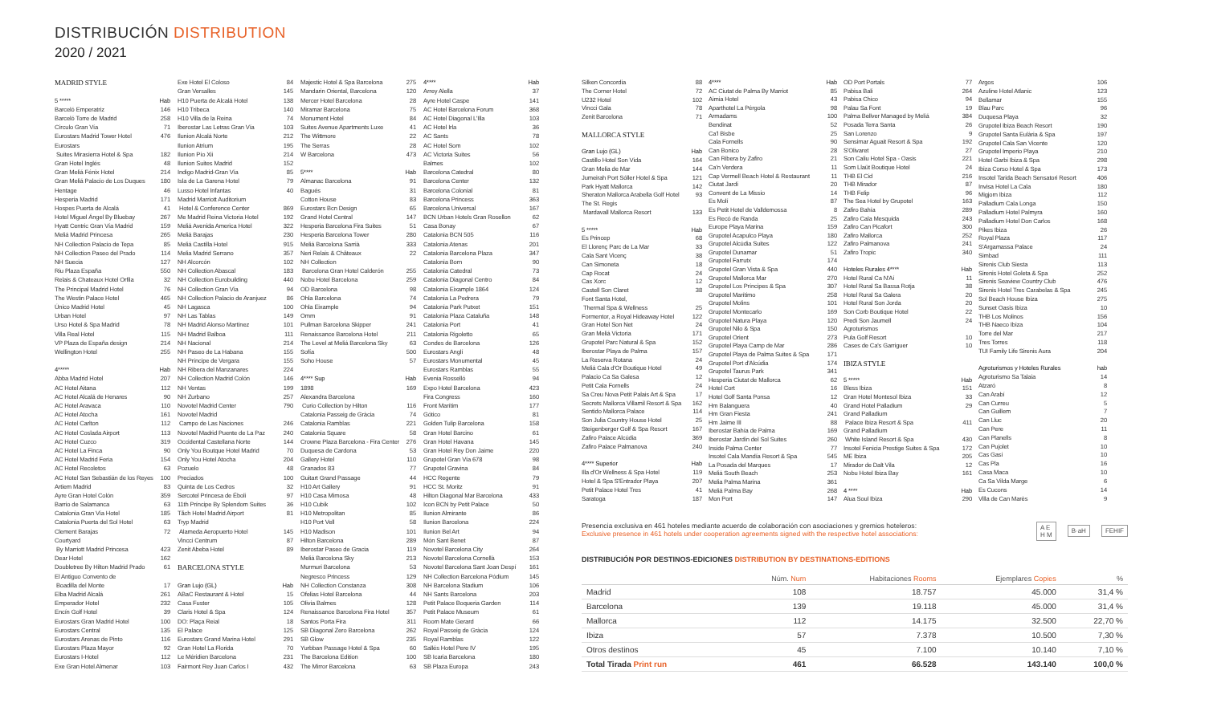DISTRIBUCIÓN DISTRIBUTION
2020 / 2021
| MADRID STYLE | |
| 5 ***** | Hab |
| Barceló Emperatriz | 146 |
| Barceló Torre de Madrid | 258 |
| Círculo Gran Vía | 71 |
| Eurostars Madrid Tower Hotel | 476 |
| Eurostars | |
| Suites Mirasierra Hotel & Spa | 182 |
| Gran Hotel Inglés | 48 |
| Gran Meliá Fénix Hotel | 214 |
| Gran Meliá Palacio de Los Duques | 180 |
| Hentage | 46 |
| Hesperia Madrid | 171 |
| Hospes Puerta de Alcalá | 41 |
| Hotel Miguel Ángel By Bluebay | 267 |
| Hyatt Centric Gran Vía Madrid | 159 |
| Meliá Madrid Princesa | 265 |
| NH Collection Palacio de Tepa | 85 |
| NH Collection Paseo del Prado | 114 |
| NH Suecia | 127 |
| Riu Plaza España | 550 |
| Relais & Chateaux Hotel Orfila | 32 |
| The Principal Madrid Hotel | 76 |
| The Westin Palace Hotel | 465 |
| Único Madrid Hotel | 45 |
| Urban Hotel | 97 |
| Urso Hotel & Spa Madrid | 78 |
| Villa Real Hotel | 115 |
| VP Plaza de España design | 214 |
| Wellington Hotel | 255 |
| 4***** | Hab |
| Abba Madrid Hotel | 207 |
| AC Hotel Aitana | 112 |
| AC Hotel Alcalá de Henares | 90 |
| AC Hotel Aravaca | 110 |
| AC Hotel Atocha | 161 |
| AC Hotel Carlton | 112 |
| AC Hotel Coslada Airport | 113 |
| AC Hotel Cuzco | 319 |
| AC Hotel La Finca | 90 |
| AC Hotel Madrid Feria | 154 |
| AC Hotel Recoletos | 63 |
| AC Hotel San Sebastián de los Reyes | 100 |
| Artiem Madrid | 83 |
| Ayre Gran Hotel Colón | 359 |
| Barrio de Salamanca | 63 |
| Catalonia Gran Vía Hotel | 185 |
| Catalonia Puerta del Sol Hotel | 63 |
| Clement Barajas | 72 |
| Courtyard | |
| By Marriott Madrid Princesa | 423 |
| Dear Hotel | 162 |
| Doubletree By Hilton Madrid Prado | 61 |
| El Antiguo Convento de | |
| Boadilla del Monte | 17 |
| Elba Madrid Alcalá | 261 |
| Emperador Hotel | 232 |
| Encín Golf Hotel | 39 |
| Eurostars Gran Madrid Hotel | 100 |
| Eurostars Central | 135 |
| Eurostars Arenas de Pinto | 116 |
| Eurostars Plaza Mayor | 92 |
| Eurostars I-Hotel | 112 |
| Exe Gran Hotel Almenar | 103 |
| Exe Hotel El Coloso | 84 |
| Gran Versalles | 145 |
| H10 Puerta de Alcalá Hotel | 138 |
| H10 Tribeca | 140 |
| H10 Villa de la Reina | 74 |
| Iberostar Las Letras Gran Vía | 103 |
| Ilunion Alcalá Norte | 212 |
| Ilunion Atrium | 195 |
| Ilunion Pío Xii | 214 |
| Ilunion Suites Madrid | 152 |
| Indigo Madrid-Gran Vía | 85 |
| Isla de La Garena Hotel | 79 |
| Lusso Hotel Infantas | 40 |
| Madrid Marriott Auditorium | |
| Hotel & Conference Center | 869 |
| Me Madrid Reina Victoria Hotel | 192 |
| Meliá Avenida America Hotel | 322 |
| Meliá Barajas | 230 |
| Meliá Castilla Hotel | 915 |
| Melia Madrid Serrano | 357 |
| NH Alcorcón | 102 |
| NH Collection Abascal | 183 |
| NH Collection Eurobuilding | 440 |
| NH Collection Gran Vía | 94 |
| NH Collection Palacio de Aranjuez | 86 |
| NH Lagasca | 100 |
| NH Las Tablas | 149 |
| NH Madrid Alonso Martínez | 101 |
| NH Madrid Balboa | 111 |
| NH Nacional | 214 |
| NH Paseo de La Habana | 155 |
| NH Príncipe de Vergara | 155 |
| NH Ribera del Manzanares | 224 |
| NH Collection Madrid Colón | 146 |
| NH Ventas | 199 |
| NH Zurbano | 257 |
| Novotel Madrid Center | 790 |
| Novotel Madrid | |
| Campo de Las Naciones | 246 |
| Novotel Madrid Puente de La Paz | 240 |
| Occidental Castellana Norte | 144 |
| Only You Boutque Hotel Madrid | 70 |
| Only You Hotel Atocha | 204 |
| Pozuelo | 48 |
| Preciados | 100 |
| Quinta de Los Cedros | 32 |
| Sercotel Princesa de Éboli | 97 |
| 11th Príncipe By Splendom Suites | 36 |
| Tåch Hotel Madrid Airport | 81 |
| Tryp Madrid | |
| Alameda Aeropuerto Hotel | 145 |
| Vincci Centrum | 87 |
| Zenit Abeba Hotel | 89 |
| BARCELONA STYLE | |
| Gran Lujo (GL) | Hab |
| ABaC Restaurant & Hotel | 15 |
| Casa Fuster | 105 |
| Claris Hotel & Spa | 124 |
| DO: Plaça Reial | 18 |
| El Palace | 125 |
| Eurostars Grand Marina Hotel | 291 |
| Gran Hotel La Florida | 70 |
| Le Méridien Barcelona | 231 |
| Fairmont Rey Juan Carlos I | 432 |
| Majestic Hotel & Spa Barcelona | 275 |
| Mandarin Oriental, Barcelona | 120 |
| Mercer Hotel Barcelona | 28 |
| Miramar Barcelona | 75 |
| Monument Hotel | 84 |
| Suites Avenue Apartments Luxe | 41 |
| The Wittmore | 22 |
| The Serras | 28 |
| W Barcelona | 473 |
| 5**** | Hab |
| Almanac Barcelona | 91 |
| Bagués | 31 |
| Cotton House | 83 |
| Eurostars Bcn Design | 65 |
| Grand Hotel Central | 147 |
| Hesperia Barcelona Fira Suites | 51 |
| Hesperia Barcelona Tower | 280 |
| Meliá Barcelona Sarrià | 333 |
| Neri Relais & Châteaux | 22 |
| NH Collection | |
| Barcelona Gran Hotel Calderón | 255 |
| Nobu Hotel Barcelona | 259 |
| OD Barcelona | 98 |
| Ohla Barcelona | 74 |
| Ohla Eixample | 94 |
| Omm | 91 |
| Pullman Barcelona Skipper | 241 |
| Renaissance Barcelona Hotel | 211 |
| The Level at Meliá Barcelona Sky | 63 |
| Sofía | 500 |
| Soho House | 57 |
| 4**** Sup | Hab |
| 1898 | 169 |
| Alexandra Barcelona | |
| Curio Collection by Hilton | 116 |
| Catalonia Passeig de Gràcia | 74 |
| Catalonia Ramblas | 221 |
| Catalonia Square | 58 |
| Crowne Plaza Barcelona - Fira Center | 276 |
| Duquesa de Cardona | 53 |
| Gallery Hotel | 110 |
| Granados 83 | 77 |
| Guitart Grand Passage | 44 |
| H10 Art Gallery | 91 |
| H10 Casa Mimosa | 48 |
| H10 Cubik | 102 |
| H10 Metropolitan | 85 |
| H10 Port Vell | 58 |
| H10 Madison | 101 |
| Hilton Barcelona | 289 |
| Iberostar Paseo de Gracia | 119 |
| Meliá Barcelona Sky | 213 |
| Murmuri Barcelona | 53 |
| Negresco Princess | 129 |
| NH Collection Constanza | 308 |
| Ofelias Hotel Barcelona | 44 |
| Olivia Balmes | 128 |
| Renaissance Barcelona Fira Hotel | 357 |
| Santos Porta Fira | 311 |
| SB Diagonal Zero Barcelona | 262 |
| SB Glow | 235 |
| Yurbban Passage Hotel & Spa | 60 |
| The Barcelona Edition | 100 |
| The Mirror Barcelona | 63 |
| 4**** | Hab |
| Arrey Alella | 37 |
| Ayre Hotel Caspe | 141 |
| AC Hotel Barcelona Forum | 368 |
| AC Hotel Diagonal L'Illa | 103 |
| AC Hotel Irla | 36 |
| AC Sants | 78 |
| AC Hotel Som | 102 |
| AC Victoria Suites | 56 |
| Balmes | 102 |
| Barcelona Catedral | 80 |
| Barcelona Center | 132 |
| Barcelona Colonial | 81 |
| Barcelona Princess | 363 |
| Barcelona Universal | 167 |
| BCN Urban Hotels Gran Rosellon | 62 |
| Casa Bonay | 67 |
| Catalonia BCN 505 | 116 |
| Catalonia Atenas | 201 |
| Catalonia Barcelona Plaza | 347 |
| Catalonia Born | 90 |
| Catalonia Catedral | 73 |
| Catalonia Diagonal Centro | 84 |
| Catalonia Eixample 1864 | 124 |
| Catalonia La Pedrera | 79 |
| Catalonia Park Putxet | 151 |
| Catalonia Plaza Cataluña | 148 |
| Catalonia Port | 41 |
| Catalonia Rigoletto | 65 |
| Condes de Barcelona | 126 |
| Eurostars Anglí | 48 |
| Eurostars Monumental | 45 |
| Eurostars Ramblas | 55 |
| Evenia Rosselló | 94 |
| Expo Hotel Barcelona | 423 |
| Fira Congress | 160 |
| Front Marítim | 177 |
| Gótico | 81 |
| Golden Tulip Barcelona | 158 |
| Gran Hotel Barcino | 61 |
| Gran Hotel Havana | 145 |
| Gran Hotel Rey Don Jaime | 220 |
| Grupotel Gran Vía 678 | 98 |
| Grupotel Gravina | 84 |
| HCC Regente | 79 |
| HCC St. Moritz | 91 |
| Hilton Diagonal Mar Barcelona | 433 |
| Icon BCN by Petit Palace | 50 |
| Ilunion Almirante | 86 |
| Ilunion Barcelona | 224 |
| Ilunion Bel Art | 94 |
| Món Sant Benet | 87 |
| Novotel Barcelona City | 264 |
| Novotel Barcelona Cornellà | 153 |
| Novotel Barcelona Sant Joan Despí | 161 |
| NH Collection Barcelona Pódium | 145 |
| NH Barcelona Stadium | 106 |
| NH Sants Barcelona | 203 |
| Petit Palace Boqueria Garden | 114 |
| Petit Palace Museum | 61 |
| Room Mate Gerard | 66 |
| Royal Passeig de Gràcia | 124 |
| Royal Ramblas | 122 |
| Sallés Hotel Pere IV | 195 |
| SB Icaria Barcelona | 180 |
| SB Plaza Europa | 243 |
| Silken Concordia | 88 |
| The Corner Hotel | 72 |
| U232 Hotel | 102 |
| Vincci Gala | 78 |
| Zenit Barcelona | 71 |
| MALLORCA STYLE | |
| Gran Lujo (GL) | Hab |
| Castillo Hotel Son Vida | 164 |
| Gran Melia de Mar | 144 |
| Jumeirah Port Sóller Hotel & Spa | 121 |
| Park Hyatt Mallorca | 142 |
| Sheraton Mallorca Arabella Golf Hotel | 93 |
| The St. Regis | |
| Mardavall Mallorca Resort | 133 |
| 5 ***** | Hab |
| Es Princep | 68 |
| El Llorenç Parc de La Mar | 33 |
| Cala Sant Vicenç | 38 |
| Can Simoneta | 18 |
| Cap Rocat | 24 |
| Cas Xorc | 12 |
| Castell Son Claret | 38 |
| Font Santa Hotel, | |
| Thermal Spa & Wellness | 25 |
| Formentor, a Royal Hideaway Hotel | 122 |
| Gran Hotel Son Net | 24 |
| Gran Meliá Victoria | 171 |
| Grupotel Parc Natural & Spa | 152 |
| Iberostar Playa de Palma | 157 |
| La Reserva Rotana | 24 |
| Meliá Cala d'Or Boutique Hotel | 49 |
| Palacio Ca Sa Galesa | 12 |
| Petit Cala Fornells | 24 |
| Sa Creu Nova Petit Palais Art & Spa | 17 |
| Secrets Mallorca Villamil Resort & Spa | 162 |
| Sentido Mallorca Palace | 114 |
| Son Julia Country House Hotel | 25 |
| Steigenberger Golf & Spa Resort | 167 |
| Zafiro Palace Alcúdia | 369 |
| Zafiro Palace Palmanova | 240 |
| 4**** Superior | Hab |
| Illa d'Or Wellness & Spa Hotel | 119 |
| Hotel & Spa S'Entrador Playa | 207 |
| Petit Palace Hotel Tres | 41 |
| Saratoga | 187 |
| 4**** | Hab |
| AC Ciutat de Palma By Marriot | 85 |
| Aimia Hotel | 43 |
| Aparthotel La Pérgola | 98 |
| Armadams | 100 |
| Bendinat | 52 |
| Ca'l Bisbe | 25 |
| Cala Fornells | 90 |
| Can Bonico | 28 |
| Can Ribera by Zafiro | 21 |
| Ca'n Verdera | 11 |
| Cap Vermell Beach Hotel & Restaurant | 11 |
| Ciutat Jardí | 20 |
| Convent de La Missio | 14 |
| Es Molí | 87 |
| Es Petit Hotel de Valldemossa | 8 |
| Es Recó de Randa | 25 |
| Europe Playa Marina | 159 |
| Grupotel Acapulco Playa | 180 |
| Grupotel Alcúdia Suites | 122 |
| Grupotel Dunamar | 51 |
| Grupotel Farrutx | 174 |
| Grupotel Gran Vista & Spa | 440 |
| Grupotel Mallorca Mar | 270 |
| Grupotel Los Príncipes & Spa | 307 |
| Grupotel Marítimo | 258 |
| Grupotel Molins | 101 |
| Grupotel Montecarlo | 169 |
| Grupotel Natura Playa | 120 |
| Grupotel Nilo & Spa | 150 |
| Grupotel Orient | 273 |
| Grupotel Playa Camp de Mar | 286 |
| Grupotel Playa de Palma Suites & Spa | 171 |
| Grupotel Port d'Alcúdia | 174 |
| Grupotel Taurus Park | 341 |
| Hesperia Ciutat de Mallorca | 62 |
| Hotel Cort | 16 |
| Hotel Golf Santa Ponsa | 12 |
| Hm Balanguera | 40 |
| Hm Gran Fiesta | 241 |
| Hm Jaime III | 88 |
| Iberostar Bahía de Palma | 169 |
| Iberostar Jardín del Sol Suites | 260 |
| Inside Palma Center | 77 |
| Insotel Cala Mandía Resort & Spa | 545 |
| La Posada del Marques | 17 |
| Meliá South Beach | 253 |
| Melia Palma Marina | 361 |
| Meliá Palma Bay | 268 |
| Mon Port | 147 |
| OD Port Portals | 77 |
| Pabisa Bali | 264 |
| Pabisa Chico | 94 |
| Palau Sa Font | 19 |
| Palma Bellver Managed by Meliá | 384 |
| Posada Terra Santa | 26 |
| San Lorenzo | 9 |
| Sensimar Aguait Resort & Spa | 192 |
| S'Olivaret | 27 |
| Son Caliu Hotel Spa - Oasis | 221 |
| Som Llaüt Boutique Hotel | 24 |
| THB El Cid | 216 |
| THB Mirador | 87 |
| THB Felip | 96 |
| The Sea Hotel by Grupotel | 163 |
| Zafiro Bahía | 289 |
| Zafiro Cala Mesquida | 243 |
| Zafiro Can Picafort | 300 |
| Zafiro Mallorca | 252 |
| Zafiro Palmanova | 241 |
| Zafiro Tropic | 340 |
| Hoteles Rurales 4**** | Hab |
| Hotel Rural Ca N'Aí | 11 |
| Hotel Rural Sa Bassa Rotja | 38 |
| Hotel Rural Sa Galera | 20 |
| Hotel Rural Son Jorda | 20 |
| Son Corb Boutique Hotel | 22 |
| Predi Son Jaumell | 24 |
| Agroturismos | |
| Pula Golf Resort | 10 |
| Cases de Ca's Garriguer | 10 |
| IBIZA STYLE | |
| 5 ***** | Hab |
| Bless Ibiza | 151 |
| Gran Hotel Montesol Ibiza | 33 |
| Grand Hotel Palladium | 29 |
| Grand Palladium | |
| Palace Ibiza Resort & Spa | 411 |
| Grand Palladium | |
| White Island Resort & Spa | 430 |
| Insotel Fenicia Prestige Suites & Spa | 172 |
| ME Ibiza | 205 |
| Mirador de Dalt Vila | 12 |
| Nobu Hotel Ibiza Bay | 161 |
| 4 **** | Hab |
| Alua Soul Ibiza | 290 |
| Argos | 106 |
| Azuline Hotel Atlanic | 123 |
| Bellamar | 155 |
| Blau Parc | 96 |
| Duquesa Playa | 32 |
| Grupotel Ibiza Beach Resort | 190 |
| Grupotel Santa Eulària & Spa | 197 |
| Grupotel Cala San Vicente | 120 |
| Grupotel Imperio Playa | 210 |
| Hotel Garbi Ibiza & Spa | 298 |
| Ibiza Corso Hotel & Spa | 173 |
| Insotel Tarida Beach Sensatori Resort | 406 |
| Invisa Hotel La Cala | 180 |
| Migjorn Ibiza | 112 |
| Palladium Cala Longa | 150 |
| Palladium Hotel Palmyra | 160 |
| Palladium Hotel Don Carlos | 168 |
| Pikes Ibiza | 26 |
| Royal Plaza | 117 |
| S'Argamassa Palace | 24 |
| Simbad | 111 |
| Sirenis Club Siesta | 113 |
| Sirenis Hotel Goleta & Spa | 252 |
| Sirenis Seaview Country Club | 476 |
| Sirenis Hotel Tres Carabelas & Spa | 245 |
| Sol Beach House Ibiza | 275 |
| Sunset Oasis Ibiza | 10 |
| THB Los Molinos | 156 |
| THB Naeco Ibiza | 104 |
| Torre del Mar | 217 |
| Tres Torres | 118 |
| TUI Family Life Sirenis Aura | 204 |
| Agroturismos y Hoteles Rurales | hab |
| Agroturismo Sa Talaia | 14 |
| Atzaró | 8 |
| Can Arabí | 12 |
| Can Curreu | 5 |
| Can Guillem | 7 |
| Can Lluc | 20 |
| Can Pere | 11 |
| Can Planells | 8 |
| Can Pujolet | 10 |
| Cas Gasi | 10 |
| Cas Pla | 16 |
| Casa Maca | 10 |
| Ca Sa Vilda Marge | 6 |
| Es Cucons | 14 |
| Villa de Can Marès | 9 |
Presencia exclusiva en 461 hoteles mediante acuerdo de colaboración con asociaciones y gremios hoteleros:
Exclusive presence in 461 hotels under cooperation agreements signed with the respective hotel associations:
A E
H M B·aH FEHIF
DISTRIBUCIÓN POR DESTINOS-EDICIONES DISTRIBUTION BY DESTINATIONS-EDITIONS
| | Núm. Num | Habitaciones Rooms | Ejemplares Copies | % |
| --- | --- | --- | --- | --- |
| Madrid | 108 | 18.757 | 45.000 | 31,4 % |
| Barcelona | 139 | 19.118 | 45.000 | 31,4 % |
| Mallorca | 112 | 14.175 | 32.500 | 22,70 % |
| Ibiza | 57 | 7.378 | 10.500 | 7,30 % |
| Otros destinos | 45 | 7.100 | 10.140 | 7,10 % |
| Total Tirada Print run | 461 | 66.528 | 143.140 | 100,0 % |